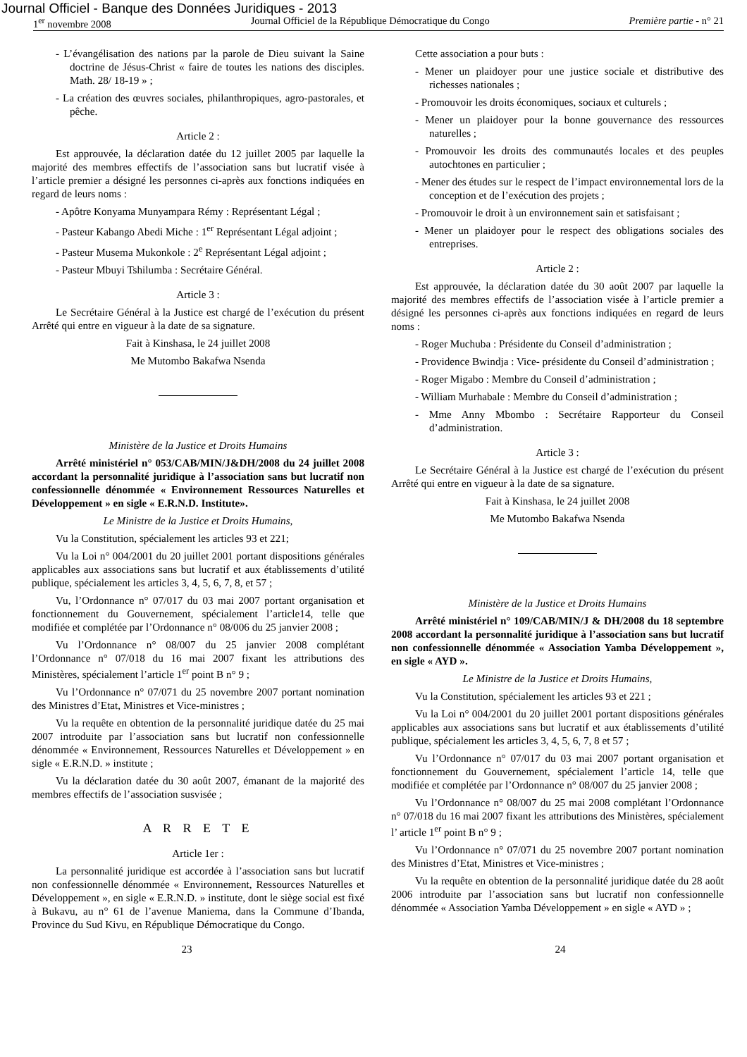Journal Officiel - Banque des Données Juridiques - 2013
1<sup>er</sup> novembre 2008 Journal Officiel de la République Démocratique du Congo Première partie - n° 21
- L’évangélisation des nations par la parole de Dieu suivant la Saine doctrine de Jésus-Christ « faire de toutes les nations des disciples. Math. 28/ 18-19 » ;
- La création des œuvres sociales, philanthropiques, agro-pastorales, et pêche.
Article 2 :
Est approuvée, la déclaration datée du 12 juillet 2005 par laquelle la majorité des membres effectifs de l’association sans but lucratif visée à l’article premier a désigné les personnes ci-après aux fonctions indiquées en regard de leurs noms :
- Apôtre Konyama Munyampara Rémy : Représentant Légal ;
- Pasteur Kabango Abedi Miche : 1<sup>er</sup> Représentant Légal adjoint ;
- Pasteur Musema Mukonkole : 2<sup>e</sup> Représentant Légal adjoint ;
- Pasteur Mbuyi Tshilumba : Secrétaire Général.
Article 3 :
Le Secrétaire Général à la Justice est chargé de l’exécution du présent Arrêté qui entre en vigueur à la date de sa signature.
Fait à Kinshasa, le 24 juillet 2008
Me Mutombo Bakafwa Nsenda
Ministère de la Justice et Droits Humains
Arrêté ministériel n° 053/CAB/MIN/J&DH/2008 du 24 juillet 2008 accordant la personnalité juridique à l’association sans but lucratif non confessionnelle dénommée « Environnement Ressources Naturelles et Développement » en sigle « E.R.N.D. Institute».
Le Ministre de la Justice et Droits Humains,
Vu la Constitution, spécialement les articles 93 et 221;
Vu la Loi n° 004/2001 du 20 juillet 2001 portant dispositions générales applicables aux associations sans but lucratif et aux établissements d’utilité publique, spécialement les articles 3, 4, 5, 6, 7, 8, et 57 ;
Vu, l’Ordonnance n° 07/017 du 03 mai 2007 portant organisation et fonctionnement du Gouvernement, spécialement l’article14, telle que modifiée et complétée par l’Ordonnance n° 08/006 du 25 janvier 2008 ;
Vu l’Ordonnance n° 08/007 du 25 janvier 2008 complétant l’Ordonnance n° 07/018 du 16 mai 2007 fixant les attributions des Ministères, spécialement l’article 1<sup>er</sup> point B n° 9 ;
Vu l’Ordonnance n° 07/071 du 25 novembre 2007 portant nomination des Ministres d’Etat, Ministres et Vice-ministres ;
Vu la requête en obtention de la personnalité juridique datée du 25 mai 2007 introduite par l’association sans but lucratif non confessionnelle dénommée « Environnement, Ressources Naturelles et Développement » en sigle « E.R.N.D. » institute ;
Vu la déclaration datée du 30 août 2007, émanant de la majorité des membres effectifs de l’association susvisée ;
A R R E T E
Article 1er :
La personnalité juridique est accordée à l’association sans but lucratif non confessionnelle dénommée « Environnement, Ressources Naturelles et Développement », en sigle « E.R.N.D. » institute, dont le siège social est fixé à Bukavu, au n° 61 de l’avenue Maniema, dans la Commune d’Ibanda, Province du Sud Kivu, en République Démocratique du Congo.
Cette association a pour buts :
- Mener un plaidoyer pour une justice sociale et distributive des richesses nationales ;
- Promouvoir les droits économiques, sociaux et culturels ;
- Mener un plaidoyer pour la bonne gouvernance des ressources naturelles ;
- Promouvoir les droits des communautés locales et des peuples autochtones en particulier ;
- Mener des études sur le respect de l’impact environnemental lors de la conception et de l’exécution des projets ;
- Promouvoir le droit à un environnement sain et satisfaisant ;
- Mener un plaidoyer pour le respect des obligations sociales des entreprises.
Article 2 :
Est approuvée, la déclaration datée du 30 août 2007 par laquelle la majorité des membres effectifs de l’association visée à l’article premier a désigné les personnes ci-après aux fonctions indiquées en regard de leurs noms :
- Roger Muchuba : Présidente du Conseil d’administration ;
- Providence Bwindja : Vice- présidente du Conseil d’administration ;
- Roger Migabo : Membre du Conseil d’administration ;
- William Murhabale : Membre du Conseil d’administration ;
- Mme Anny Mbombo : Secrétaire Rapporteur du Conseil d’administration.
Article 3 :
Le Secrétaire Général à la Justice est chargé de l’exécution du présent Arrêté qui entre en vigueur à la date de sa signature.
Fait à Kinshasa, le 24 juillet 2008
Me Mutombo Bakafwa Nsenda
Ministère de la Justice et Droits Humains
Arrêté ministériel n° 109/CAB/MIN/J & DH/2008 du 18 septembre 2008 accordant la personnalité juridique à l’association sans but lucratif non confessionnelle dénommée « Association Yamba Développement », en sigle « AYD ».
Le Ministre de la Justice et Droits Humains,
Vu la Constitution, spécialement les articles 93 et 221 ;
Vu la Loi n° 004/2001 du 20 juillet 2001 portant dispositions générales applicables aux associations sans but lucratif et aux établissements d’utilité publique, spécialement les articles 3, 4, 5, 6, 7, 8 et 57 ;
Vu l’Ordonnance n° 07/017 du 03 mai 2007 portant organisation et fonctionnement du Gouvernement, spécialement l’article 14, telle que modifiée et complétée par l’Ordonnance n° 08/007 du 25 janvier 2008 ;
Vu l’Ordonnance n° 08/007 du 25 mai 2008 complétant l’Ordonnance n° 07/018 du 16 mai 2007 fixant les attributions des Ministères, spécialement l’ article 1<sup>er</sup> point B n° 9 ;
Vu l’Ordonnance n° 07/071 du 25 novembre 2007 portant nomination des Ministres d’Etat, Ministres et Vice-ministres ;
Vu la requête en obtention de la personnalité juridique datée du 28 août 2006 introduite par l’association sans but lucratif non confessionnelle dénommée « Association Yamba Développement » en sigle « AYD » ;
23 24